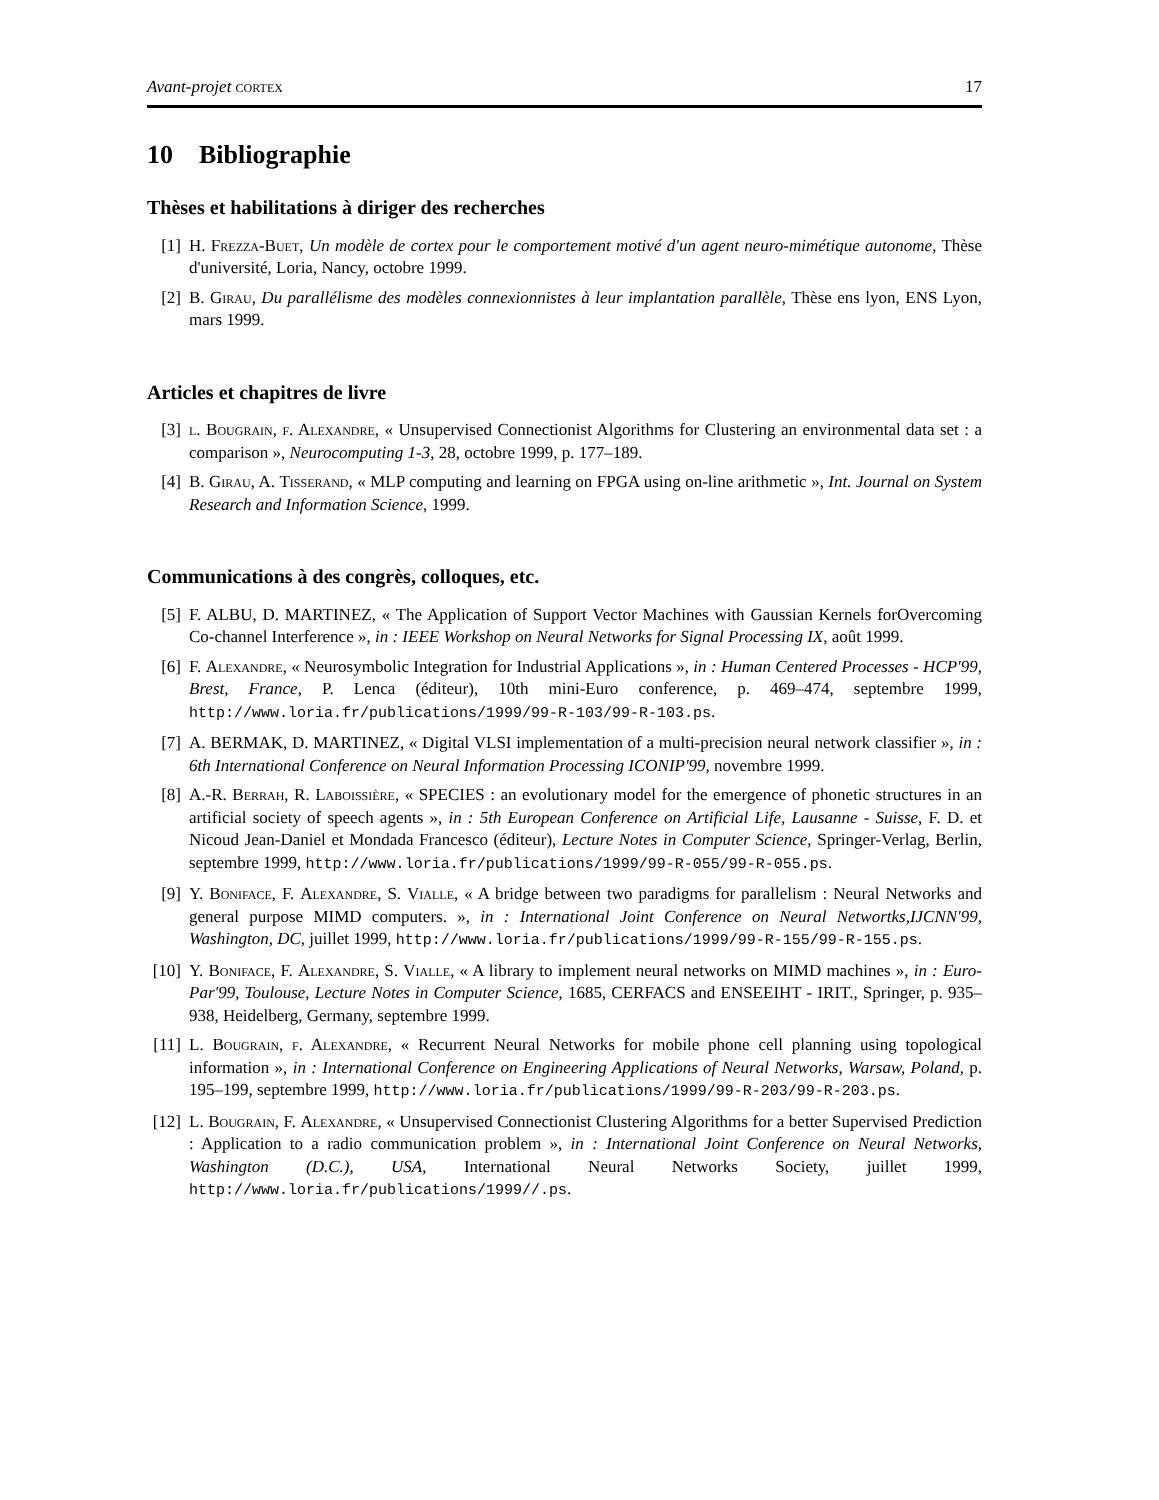Avant-projet cortex 17
10 Bibliographie
Thèses et habilitations à diriger des recherches
[1] H. Frezza-Buet, Un modèle de cortex pour le comportement motivé d'un agent neuro-mimétique autonome, Thèse d'université, Loria, Nancy, octobre 1999.
[2] B. Girau, Du parallélisme des modèles connexionnistes à leur implantation parallèle, Thèse ens lyon, ENS Lyon, mars 1999.
Articles et chapitres de livre
[3] l. Bougrain, f. Alexandre, « Unsupervised Connectionist Algorithms for Clustering an environmental data set : a comparison », Neurocomputing 1-3, 28, octobre 1999, p. 177–189.
[4] B. Girau, A. Tisserand, « MLP computing and learning on FPGA using on-line arithmetic », Int. Journal on System Research and Information Science, 1999.
Communications à des congrès, colloques, etc.
[5] F. ALBU, D. MARTINEZ, « The Application of Support Vector Machines with Gaussian Kernels forOvercoming Co-channel Interference », in : IEEE Workshop on Neural Networks for Signal Processing IX, août 1999.
[6] F. Alexandre, « Neurosymbolic Integration for Industrial Applications », in : Human Centered Processes - HCP'99, Brest, France, P. Lenca (éditeur), 10th mini-Euro conference, p. 469–474, septembre 1999, http://www.loria.fr/publications/1999/99-R-103/99-R-103.ps.
[7] A. BERMAK, D. MARTINEZ, « Digital VLSI implementation of a multi-precision neural network classifier », in : 6th International Conference on Neural Information Processing ICONIP'99, novembre 1999.
[8] A.-R. Berrah, R. Laboissière, « SPECIES : an evolutionary model for the emergence of phonetic structures in an artificial society of speech agents », in : 5th European Conference on Artificial Life, Lausanne - Suisse, F. D. et Nicoud Jean-Daniel et Mondada Francesco (éditeur), Lecture Notes in Computer Science, Springer-Verlag, Berlin, septembre 1999, http://www.loria.fr/publications/1999/99-R-055/99-R-055.ps.
[9] Y. Boniface, F. Alexandre, S. Vialle, « A bridge between two paradigms for parallelism : Neural Networks and general purpose MIMD computers. », in : International Joint Conference on Neural Networtks,IJCNN'99, Washington, DC, juillet 1999, http://www.loria.fr/publications/1999/99-R-155/99-R-155.ps.
[10] Y. Boniface, F. Alexandre, S. Vialle, « A library to implement neural networks on MIMD machines », in : Euro-Par'99, Toulouse, Lecture Notes in Computer Science, 1685, CERFACS and ENSEEIHT - IRIT., Springer, p. 935–938, Heidelberg, Germany, septembre 1999.
[11] L. Bougrain, f. Alexandre, « Recurrent Neural Networks for mobile phone cell planning using topological information », in : International Conference on Engineering Applications of Neural Networks, Warsaw, Poland, p. 195–199, septembre 1999, http://www.loria.fr/publications/1999/99-R-203/99-R-203.ps.
[12] L. Bougrain, F. Alexandre, « Unsupervised Connectionist Clustering Algorithms for a better Supervised Prediction : Application to a radio communication problem », in : International Joint Conference on Neural Networks, Washington (D.C.), USA, International Neural Networks Society, juillet 1999, http://www.loria.fr/publications/1999//.ps.